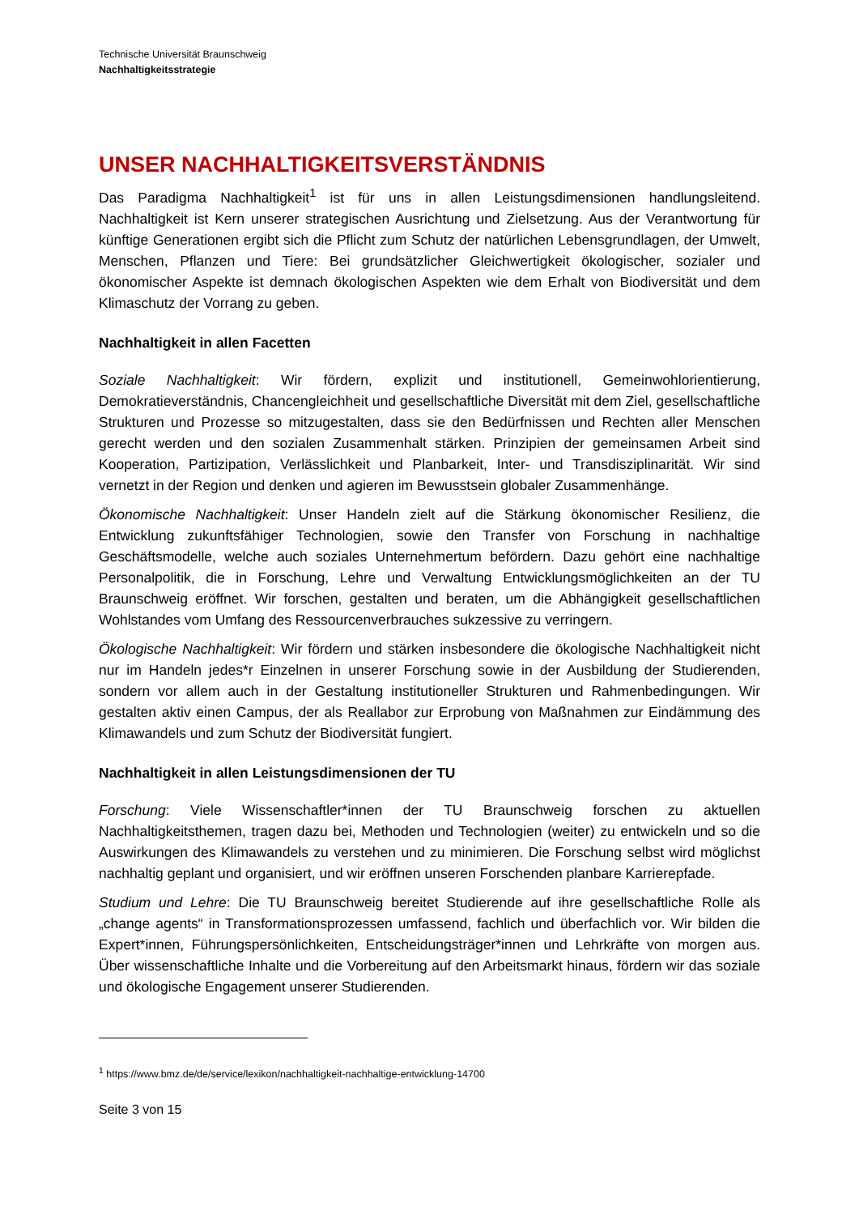Technische Universität Braunschweig
Nachhaltigkeitsstrategie
UNSER NACHHALTIGKEITSVERSTÄNDNIS
Das Paradigma Nachhaltigkeit<sup>1</sup> ist für uns in allen Leistungsdimensionen handlungsleitend. Nachhaltigkeit ist Kern unserer strategischen Ausrichtung und Zielsetzung. Aus der Verantwortung für künftige Generationen ergibt sich die Pflicht zum Schutz der natürlichen Lebensgrundlagen, der Umwelt, Menschen, Pflanzen und Tiere: Bei grundsätzlicher Gleichwertigkeit ökologischer, sozialer und ökonomischer Aspekte ist demnach ökologischen Aspekten wie dem Erhalt von Biodiversität und dem Klimaschutz der Vorrang zu geben.
Nachhaltigkeit in allen Facetten
Soziale Nachhaltigkeit: Wir fördern, explizit und institutionell, Gemeinwohlorientierung, Demokratieverständnis, Chancengleichheit und gesellschaftliche Diversität mit dem Ziel, gesellschaftliche Strukturen und Prozesse so mitzugestalten, dass sie den Bedürfnissen und Rechten aller Menschen gerecht werden und den sozialen Zusammenhalt stärken. Prinzipien der gemeinsamen Arbeit sind Kooperation, Partizipation, Verlässlichkeit und Planbarkeit, Inter- und Transdisziplinarität. Wir sind vernetzt in der Region und denken und agieren im Bewusstsein globaler Zusammenhänge.
Ökonomische Nachhaltigkeit: Unser Handeln zielt auf die Stärkung ökonomischer Resilienz, die Entwicklung zukunftsfähiger Technologien, sowie den Transfer von Forschung in nachhaltige Geschäftsmodelle, welche auch soziales Unternehmertum befördern. Dazu gehört eine nachhaltige Personalpolitik, die in Forschung, Lehre und Verwaltung Entwicklungsmöglichkeiten an der TU Braunschweig eröffnet. Wir forschen, gestalten und beraten, um die Abhängigkeit gesellschaftlichen Wohlstandes vom Umfang des Ressourcenverbrauches sukzessive zu verringern.
Ökologische Nachhaltigkeit: Wir fördern und stärken insbesondere die ökologische Nachhaltigkeit nicht nur im Handeln jedes*r Einzelnen in unserer Forschung sowie in der Ausbildung der Studierenden, sondern vor allem auch in der Gestaltung institutioneller Strukturen und Rahmenbedingungen. Wir gestalten aktiv einen Campus, der als Reallabor zur Erprobung von Maßnahmen zur Eindämmung des Klimawandels und zum Schutz der Biodiversität fungiert.
Nachhaltigkeit in allen Leistungsdimensionen der TU
Forschung: Viele Wissenschaftler*innen der TU Braunschweig forschen zu aktuellen Nachhaltigkeitsthemen, tragen dazu bei, Methoden und Technologien (weiter) zu entwickeln und so die Auswirkungen des Klimawandels zu verstehen und zu minimieren. Die Forschung selbst wird möglichst nachhaltig geplant und organisiert, und wir eröffnen unseren Forschenden planbare Karrierepfade.
Studium und Lehre: Die TU Braunschweig bereitet Studierende auf ihre gesellschaftliche Rolle als „change agents“ in Transformationsprozessen umfassend, fachlich und überfachlich vor. Wir bilden die Expert*innen, Führungspersönlichkeiten, Entscheidungsträger*innen und Lehrkräfte von morgen aus. Über wissenschaftliche Inhalte und die Vorbereitung auf den Arbeitsmarkt hinaus, fördern wir das soziale und ökologische Engagement unserer Studierenden.
<sup>1</sup> https://www.bmz.de/de/service/lexikon/nachhaltigkeit-nachhaltige-entwicklung-14700
Seite 3 von 15